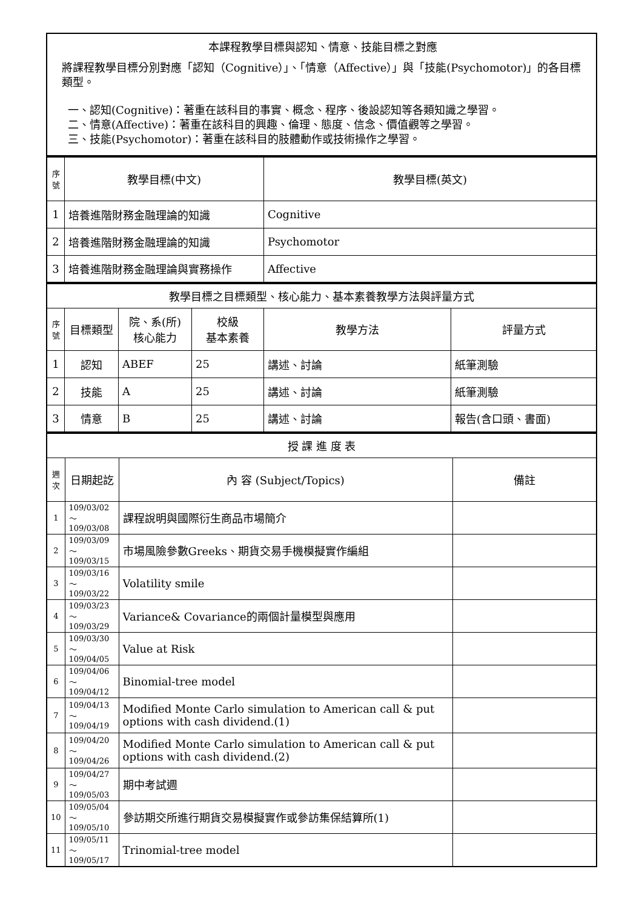本課程教學目標與認知、情意、技能目標之對應
將課程教學目標分別對應「認知（Cognitive）」、「情意（Affective）」與「技能(Psychomotor)」的各目標類型。
一、認知(Cognitive)：著重在該科目的事實、概念、程序、後設認知等各類知識之學習。
二、情意(Affective)：著重在該科目的興趣、倫理、態度、信念、價值觀等之學習。
三、技能(Psychomotor)：著重在該科目的肢體動作或技術操作之學習。
| 序號 | 教學目標(中文) | 教學目標(英文) |
| --- | --- | --- |
| 1 | 培養進階財務金融理論的知識 | Cognitive |
| 2 | 培養進階財務金融理論的知識 | Psychomotor |
| 3 | 培養進階財務金融理論與實務操作 | Affective |
| 教學目標之目標類型、核心能力、基本素養教學方法與評量方式 | | | | | |
| 序號 | 目標類型 | 院、系(所) 核心能力 | 校級 基本素養 | 教學方法 | 評量方式 |
| 1 | 認知 | ABEF | 25 | 講述、討論 | 紙筆測驗 |
| 2 | 技能 | A | 25 | 講述、討論 | 紙筆測驗 |
| 3 | 情意 | B | 25 | 講述、討論 | 報告(含口頭、書面) |
| 授 課 進 度 表 | | | |
| 週次 | 日期起訖 | 內 容 (Subject/Topics) | 備註 |
| 1 | 109/03/02～ 109/03/08 | 課程說明與國際衍生商品市場簡介 | |
| 2 | 109/03/09～ 109/03/15 | 市場風險參數Greeks、期貨交易手機模擬實作編組 | |
| 3 | 109/03/16～ 109/03/22 | Volatility smile | |
| 4 | 109/03/23～ 109/03/29 | Variance& Covariance的兩個計量模型與應用 | |
| 5 | 109/03/30～ 109/04/05 | Value at Risk | |
| 6 | 109/04/06～ 109/04/12 | Binomial-tree model | |
| 7 | 109/04/13～ 109/04/19 | Modified Monte Carlo simulation to American call & put options with cash dividend.(1) | |
| 8 | 109/04/20～ 109/04/26 | Modified Monte Carlo simulation to American call & put options with cash dividend.(2) | |
| 9 | 109/04/27～ 109/05/03 | 期中考試週 | |
| 10 | 109/05/04～ 109/05/10 | 參訪期交所進行期貨交易模擬實作或參訪集保結算所(1) | |
| 11 | 109/05/11～ 109/05/17 | Trinomial-tree model | |